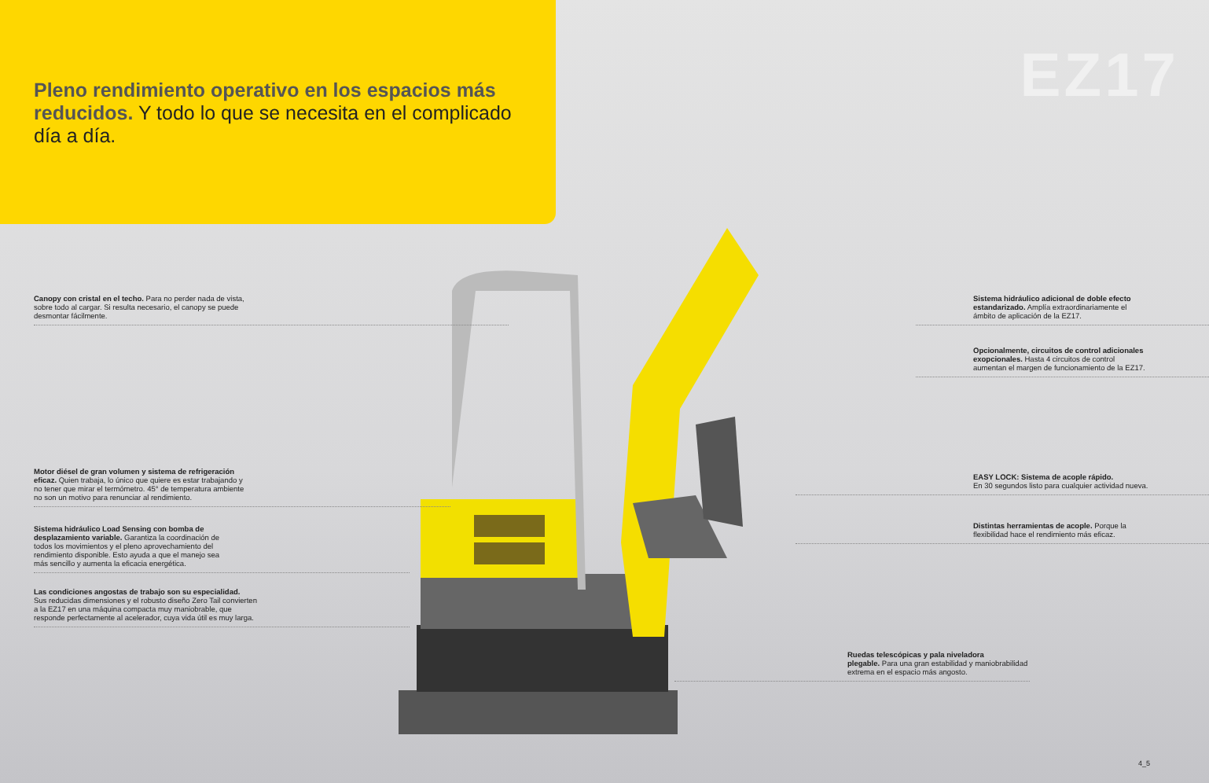Pleno rendimiento operativo en los espacios más reducidos. Y todo lo que se necesita en el complicado día a día.
EZ17
Canopy con cristal en el techo. Para no perder nada de vista,
sobre todo al cargar. Si resulta necesario, el canopy se puede
desmontar fácilmente.
Motor diésel de gran volumen y sistema de refrigeración
eficaz. Quien trabaja, lo único que quiere es estar trabajando y
no tener que mirar el termómetro. 45° de temperatura ambiente
no son un motivo para renunciar al rendimiento.
Sistema hidráulico Load Sensing con bomba de
desplazamiento variable. Garantiza la coordinación de
todos los movimientos y el pleno aprovechamiento del
rendimiento disponible. Esto ayuda a que el manejo sea
más sencillo y aumenta la eficacia energética.
Las condiciones angostas de trabajo son su especialidad.
Sus reducidas dimensiones y el robusto diseño Zero Tail convierten
a la EZ17 en una máquina compacta muy maniobrable, que
responde perfectamente al acelerador, cuya vida útil es muy larga.
Sistema hidráulico adicional de doble efecto
estandarizado. Amplía extraordinariamente el
ámbito de aplicación de la EZ17.
Opcionalmente, circuitos de control adicionales
exopcionales. Hasta 4 circuitos de control
aumentan el margen de funcionamiento de la EZ17.
EASY LOCK: Sistema de acople rápido.
En 30 segundos listo para cualquier actividad nueva.
Distintas herramientas de acople. Porque la
flexibilidad hace el rendimiento más eficaz.
Ruedas telescópicas y pala niveladora
plegable. Para una gran estabilidad y maniobrabilidad
extrema en el espacio más angosto.
4_5